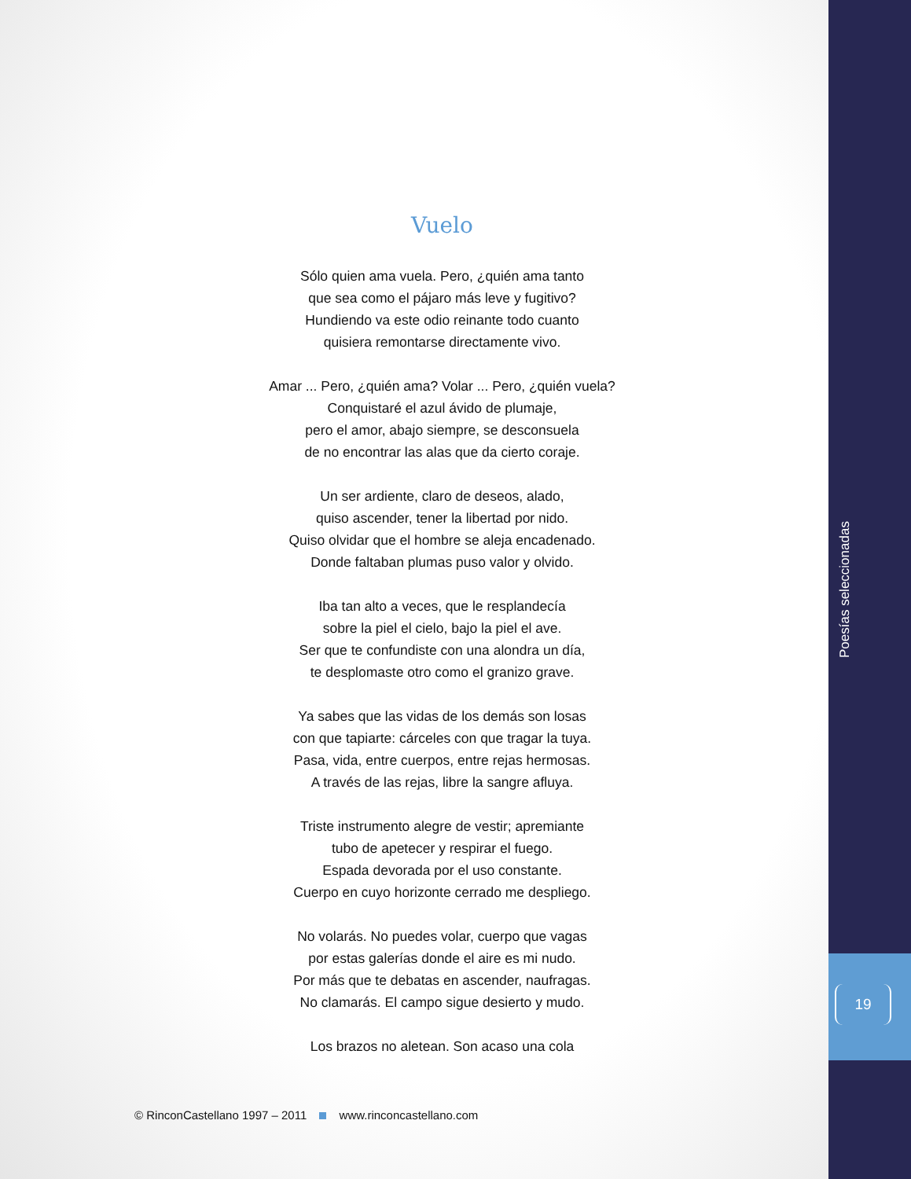Vuelo
Sólo quien ama vuela. Pero, ¿quién ama tanto
que sea como el pájaro más leve y fugitivo?
Hundiendo va este odio reinante todo cuanto
quisiera remontarse directamente vivo.
Amar ... Pero, ¿quién ama? Volar ... Pero, ¿quién vuela?
Conquistaré el azul ávido de plumaje,
pero el amor, abajo siempre, se desconsuela
de no encontrar las alas que da cierto coraje.
Un ser ardiente, claro de deseos, alado,
quiso ascender, tener la libertad por nido.
Quiso olvidar que el hombre se aleja encadenado.
Donde faltaban plumas puso valor y olvido.
Iba tan alto a veces, que le resplandecía
sobre la piel el cielo, bajo la piel el ave.
Ser que te confundiste con una alondra un día,
te desplomaste otro como el granizo grave.
Ya sabes que las vidas de los demás son losas
con que tapiarte: cárceles con que tragar la tuya.
Pasa, vida, entre cuerpos, entre rejas hermosas.
A través de las rejas, libre la sangre afluya.
Triste instrumento alegre de vestir; apremiante
tubo de apetecer y respirar el fuego.
Espada devorada por el uso constante.
Cuerpo en cuyo horizonte cerrado me despliego.
No volarás. No puedes volar, cuerpo que vagas
por estas galerías donde el aire es mi nudo.
Por más que te debatas en ascender, naufragas.
No clamarás. El campo sigue desierto y mudo.
Los brazos no aletean. Son acaso una cola
Poesías seleccionadas
19
© RinconCastellano 1997 – 2011 www.rinconcastellano.com